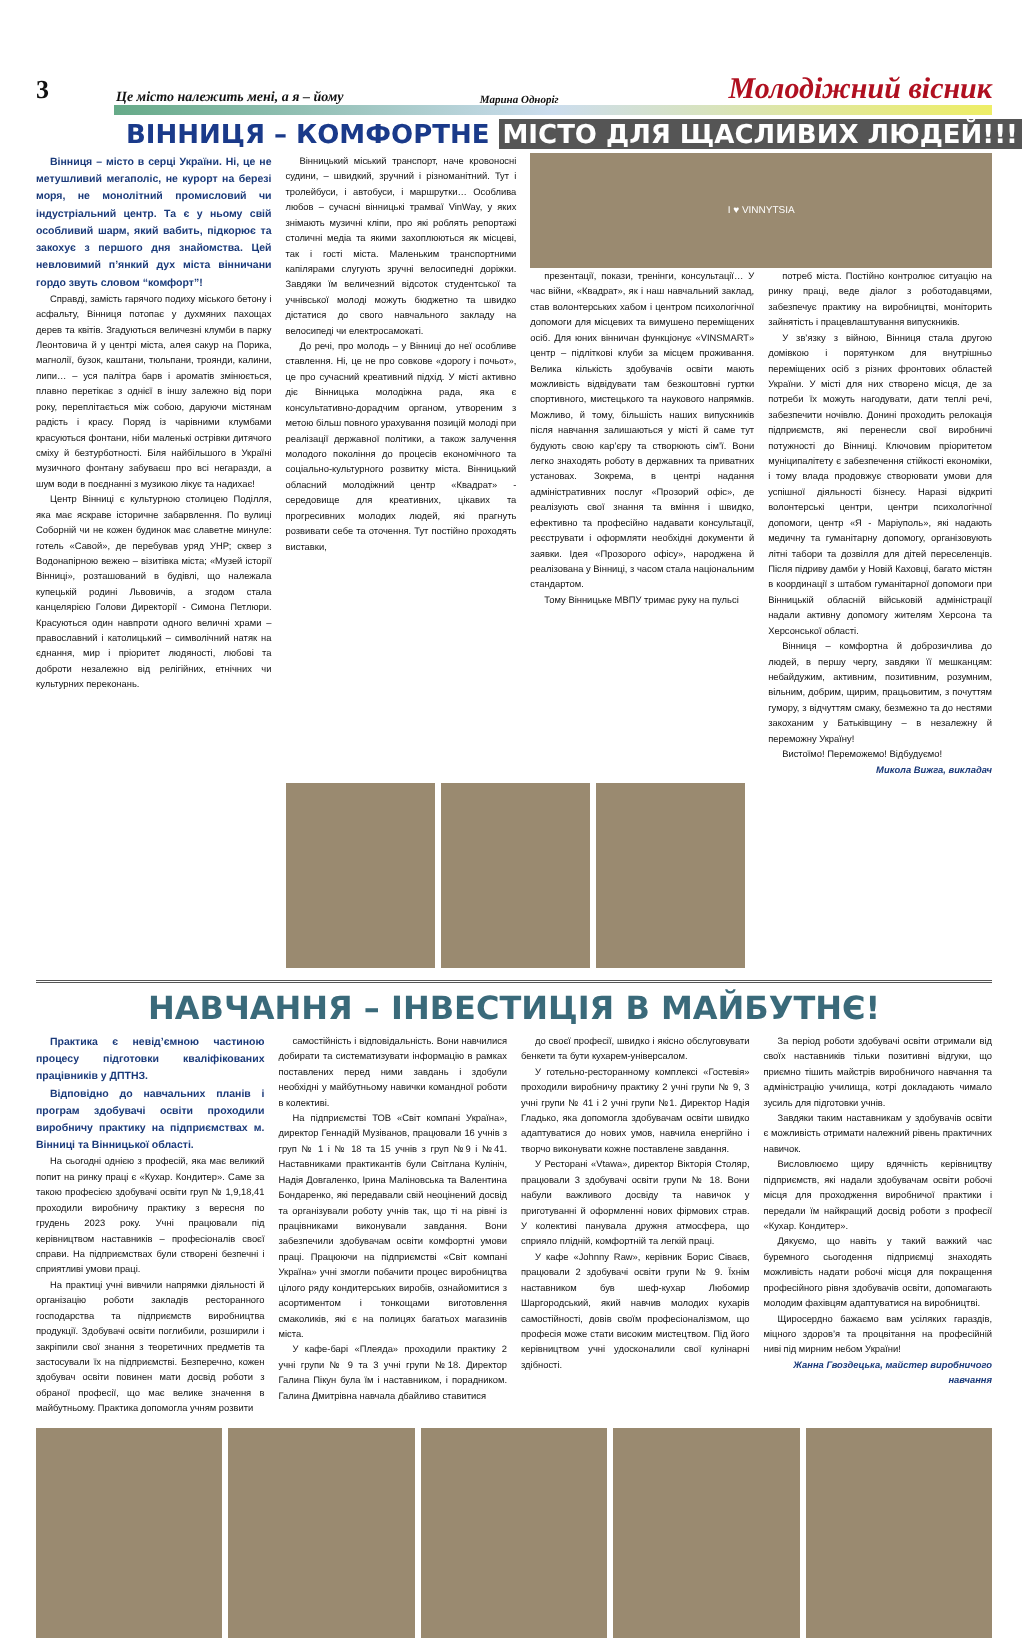3
Це місто належить мені, а я – йому
Марина Одноріг
Молодіжний вісник
ВІННИЦЯ – КОМФОРТНЕ МІСТО ДЛЯ ЩАСЛИВИХ ЛЮДЕЙ!!!
Вінниця – місто в серці України. Ні, це не метушливий мегаполіс, не курорт на березі моря, не монолітний промисловий чи індустріальний центр. Та є у ньому свій особливий шарм, який вабить, підкорює та закохує з першого дня знайомства. Цей невловимий п’янкий дух міста вінничани гордо звуть словом “комфорт”!
Справді, замість гарячого подиху міського бетону і асфальту, Вінниця потопає у духмяних пахощах дерев та квітів. Згадуються величезні клумби в парку Леонтовича й у центрі міста, алея сакур на Порика, магнолії, бузок, каштани, тюльпани, троянди, калини, липи… – уся палітра барв і ароматів змінюється, плавно перетікає з однієї в іншу залежно від пори року, переплітається між собою, даруючи містянам радість і красу. Поряд із чарівними клумбами красуються фонтани, ніби маленькі острівки дитячого сміху й безтурботності. Біля найбільшого в Україні музичного фонтану забуваєш про всі негаразди, а шум води в поєднанні з музикою лікує та надихає!
Центр Вінниці є культурною столицею Поділля, яка має яскраве історичне забарвлення. По вулиці Соборній чи не кожен будинок має славетне минуле: готель «Савой», де перебував уряд УНР; сквер з Водонапірною вежею – візитівка міста; «Музей історії Вінниці», розташований в будівлі, що належала купецькій родині Львовичів, а згодом стала канцелярією Голови Директорії - Симона Петлюри. Красуються один навпроти одного величні храми – православний і католицький – символічний натяк на єднання, мир і пріоритет людяності, любові та доброти незалежно від релігійних, етнічних чи культурних переконань.
Вінницький міський транспорт, наче кровоносні судини, – швидкий, зручний і різноманітний. Тут і тролейбуси, і автобуси, і маршрутки… Особлива любов – сучасні вінницькі трамваї VinWay, у яких знімають музичні кліпи, про які роблять репортажі столичні медіа та якими захоплюються як місцеві, так і гості міста. Маленьким транспортними капілярами слугують зручні велосипедні доріжки. Завдяки їм величезний відсоток студентської та учнівської молоді можуть бюджетно та швидко дістатися до свого навчального закладу на велосипеді чи електросамокаті.
До речі, про молодь – у Вінниці до неї особливе ставлення. Ні, це не про совкове «дорогу і почьот», це про сучасний креативний підхід. У місті активно діє Вінницька молодіжна рада, яка є консультативно-дорадчим органом, утвореним з метою більш повного урахування позицій молоді при реалізації державної політики, а також залучення молодого покоління до процесів економічного та соціально-культурного розвитку міста. Вінницький обласний молодіжний центр «Квадрат» - середовище для креативних, цікавих та прогресивних молодих людей, які прагнуть розвивати себе та оточення. Тут постійно проходять виставки,
I ♥ VINNYTSIA
презентації, покази, тренінги, консультації… У час війни, «Квадрат», як і наш навчальний заклад, став волонтерських хабом і центром психологічної допомоги для місцевих та вимушено переміщених осіб. Для юних вінничан функціонує «VINSMART» центр – підліткові клуби за місцем проживання. Велика кількість здобувачів освіти мають можливість відвідувати там безкоштовні гуртки спортивного, мистецького та наукового напрямків. Можливо, й тому, більшість наших випускників після навчання залишаються у місті й саме тут будують свою кар’єру та створюють сім’ї. Вони легко знаходять роботу в державних та приватних установах. Зокрема, в центрі надання адміністративних послуг «Прозорий офіс», де реалізують свої знання та вміння і швидко, ефективно та професійно надавати консультації, реєструвати і оформляти необхідні документи й заявки. Ідея «Прозорого офісу», народжена й реалізована у Вінниці, з часом стала національним стандартом.
Тому Вінницьке МВПУ тримає руку на пульсі
потреб міста. Постійно контролює ситуацію на ринку праці, веде діалог з роботодавцями, забезпечує практику на виробництві, моніторить зайнятість і працевлаштування випускників.
У зв’язку з війною, Вінниця стала другою домівкою і порятунком для внутрішньо переміщених осіб з різних фронтових областей України. У місті для них створено місця, де за потреби їх можуть нагодувати, дати теплі речі, забезпечити ночівлю. Донині проходить релокація підприємств, які перенесли свої виробничі потужності до Вінниці. Ключовим пріоритетом муніципалітету є забезпечення стійкості економіки, і тому влада продовжує створювати умови для успішної діяльності бізнесу. Наразі відкриті волонтерські центри, центри психологічної допомоги, центр «Я - Маріуполь», які надають медичну та гуманітарну допомогу, організовують літні табори та дозвілля для дітей переселенців. Після підриву дамби у Новій Каховці, багато містян в координації з штабом гуманітарної допомоги при Вінницькій обласній військовій адміністрації надали активну допомогу жителям Херсона та Херсонської області.
Вінниця – комфортна й доброзичлива до людей, в першу чергу, завдяки її мешканцям: небайдужим, активним, позитивним, розумним, вільним, добрим, щирим, працьовитим, з почуттям гумору, з відчуттям смаку, безмежно та до нестями закоханим у Батьківщину – в незалежну й переможну Україну!
Вистоїмо! Переможемо! Відбудуємо!
Микола Вижга, викладач
НАВЧАННЯ – ІНВЕСТИЦІЯ В МАЙБУТНЄ!
Практика є невід’ємною частиною процесу підготовки кваліфікованих працівників у ДПТНЗ.
Відповідно до навчальних планів і програм здобувачі освіти проходили виробничу практику на підприємствах м. Вінниці та Вінницької області.
На сьогодні однією з професій, яка має великий попит на ринку праці є «Кухар. Кондитер». Саме за такою професією здобувачі освіти груп № 1,9,18,41 проходили виробничу практику з вересня по грудень 2023 року. Учні працювали під керівництвом наставників – професіоналів своєї справи. На підприємствах були створені безпечні і сприятливі умови праці.
На практиці учні вивчили напрямки діяльності й організацію роботи закладів ресторанного господарства та підприємств виробництва продукції. Здобувачі освіти поглибили, розширили і закріпили свої знання з теоретичних предметів та застосували їх на підприємстві. Безперечно, кожен здобувач освіти повинен мати досвід роботи з обраної професії, що має велике значення в майбутньому. Практика допомогла учням розвити
самостійність і відповідальність. Вони навчилися добирати та систематизувати інформацію в рамках поставлених перед ними завдань і здобули необхідні у майбутньому навички командної роботи в колективі.
На підприємстві ТОВ «Світ компані Україна», директор Геннадій Музіванов, працювали 16 учнів з груп № 1 і № 18 та 15 учнів з груп №9 і №41. Наставниками практикантів були Світлана Кулініч, Надія Довгаленко, Ірина Маліновська та Валентина Бондаренко, які передавали свій неоцінений досвід та організували роботу учнів так, що ті на рівні із працівниками виконували завдання. Вони забезпечили здобувачам освіти комфортні умови праці. Працюючи на підприємстві «Світ компані Україна» учні змогли побачити процес виробництва цілого ряду кондитерських виробів, ознайомитися з асортиментом і тонкощами виготовлення смаколиків, які є на полицях багатьох магазинів міста.
У кафе-барі «Плеяда» проходили практику 2 учні групи № 9 та 3 учні групи №18. Директор Галина Пікун була їм і наставником, і порадником. Галина Дмитрівна навчала дбайливо ставитися
до своєї професії, швидко і якісно обслуговувати бенкети та бути кухарем-універсалом.
У готельно-ресторанному комплексі «Гостевія» проходили виробничу практику 2 учні групи № 9, 3 учні групи № 41 і 2 учні групи №1. Директор Надія Гладько, яка допомогла здобувачам освіти швидко адаптуватися до нових умов, навчила енергійно і творчо виконувати кожне поставлене завдання.
У Ресторані «Vtawa», директор Вікторія Столяр, працювали 3 здобувачі освіти групи № 18. Вони набули важливого досвіду та навичок у приготуванні й оформленні нових фірмових страв. У колективі панувала дружня атмосфера, що сприяло плідній, комфортній та легкій праці.
У кафе «Johnny Raw», керівник Борис Сіваєв, працювали 2 здобувачі освіти групи № 9. Їхнім наставником був шеф-кухар Любомир Шаргородський, який навчив молодих кухарів самостійності, довів своїм професіоналізмом, що професія може стати високим мистецтвом. Під його керівництвом учні удосконалили свої кулінарні здібності.
За період роботи здобувачі освіти отримали від своїх наставників тільки позитивні відгуки, що приємно тішить майстрів виробничого навчання та адміністрацію училища, котрі докладають чимало зусиль для підготовки учнів.
Завдяки таким наставникам у здобувачів освіти є можливість отримати належний рівень практичних навичок.
Висловлюємо щиру вдячність керівництву підприємств, які надали здобувачам освіти робочі місця для проходження виробничої практики і передали їм найкращий досвід роботи з професії «Кухар. Кондитер».
Дякуємо, що навіть у такий важкий час буремного сьогодення підприємці знаходять можливість надати робочі місця для покращення професійного рівня здобувачів освіти, допомагають молодим фахівцям адаптуватися на виробництві.
Щиросердно бажаємо вам усіляких гараздів, міцного здоров’я та процвітання на професійній ниві під мирним небом України!
Жанна Гвоздецька, майстер виробничого навчання